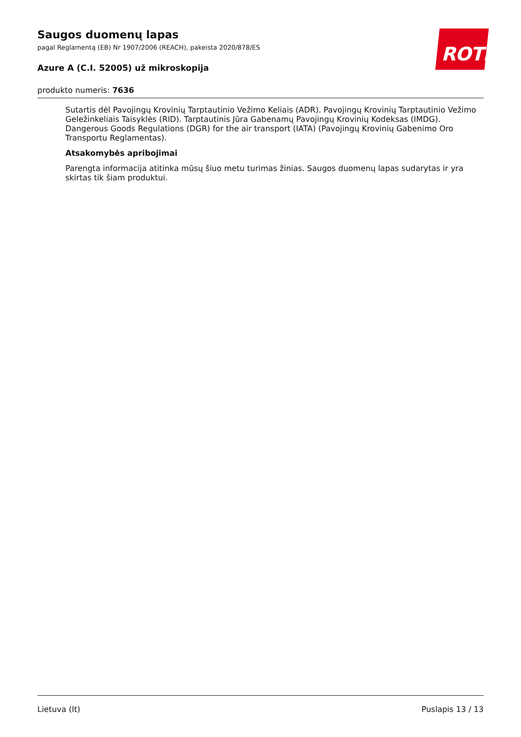ROTH
Saugos duomenų lapas
pagal Reglamentą (EB) Nr 1907/2006 (REACH), pakeista 2020/878/ES
Azure A (C.I. 52005) už mikroskopija
produkto numeris: 7636
Sutartis dėl Pavojingų Krovinių Tarptautinio Vežimo Keliais (ADR). Pavojingų Krovinių Tarptautinio Vežimo Geležinkeliais Taisyklės (RID). Tarptautinis Jūra Gabenamų Pavojingų Krovinių Kodeksas (IMDG). Dangerous Goods Regulations (DGR) for the air transport (IATA) (Pavojingų Krovinių Gabenimo Oro Transportu Reglamentas).
Atsakomybės apribojimai
Parengta informacija atitinka mūsų šiuo metu turimas žinias. Saugos duomenų lapas sudarytas ir yra skirtas tik šiam produktui.
Lietuva (lt) Puslapis 13 / 13